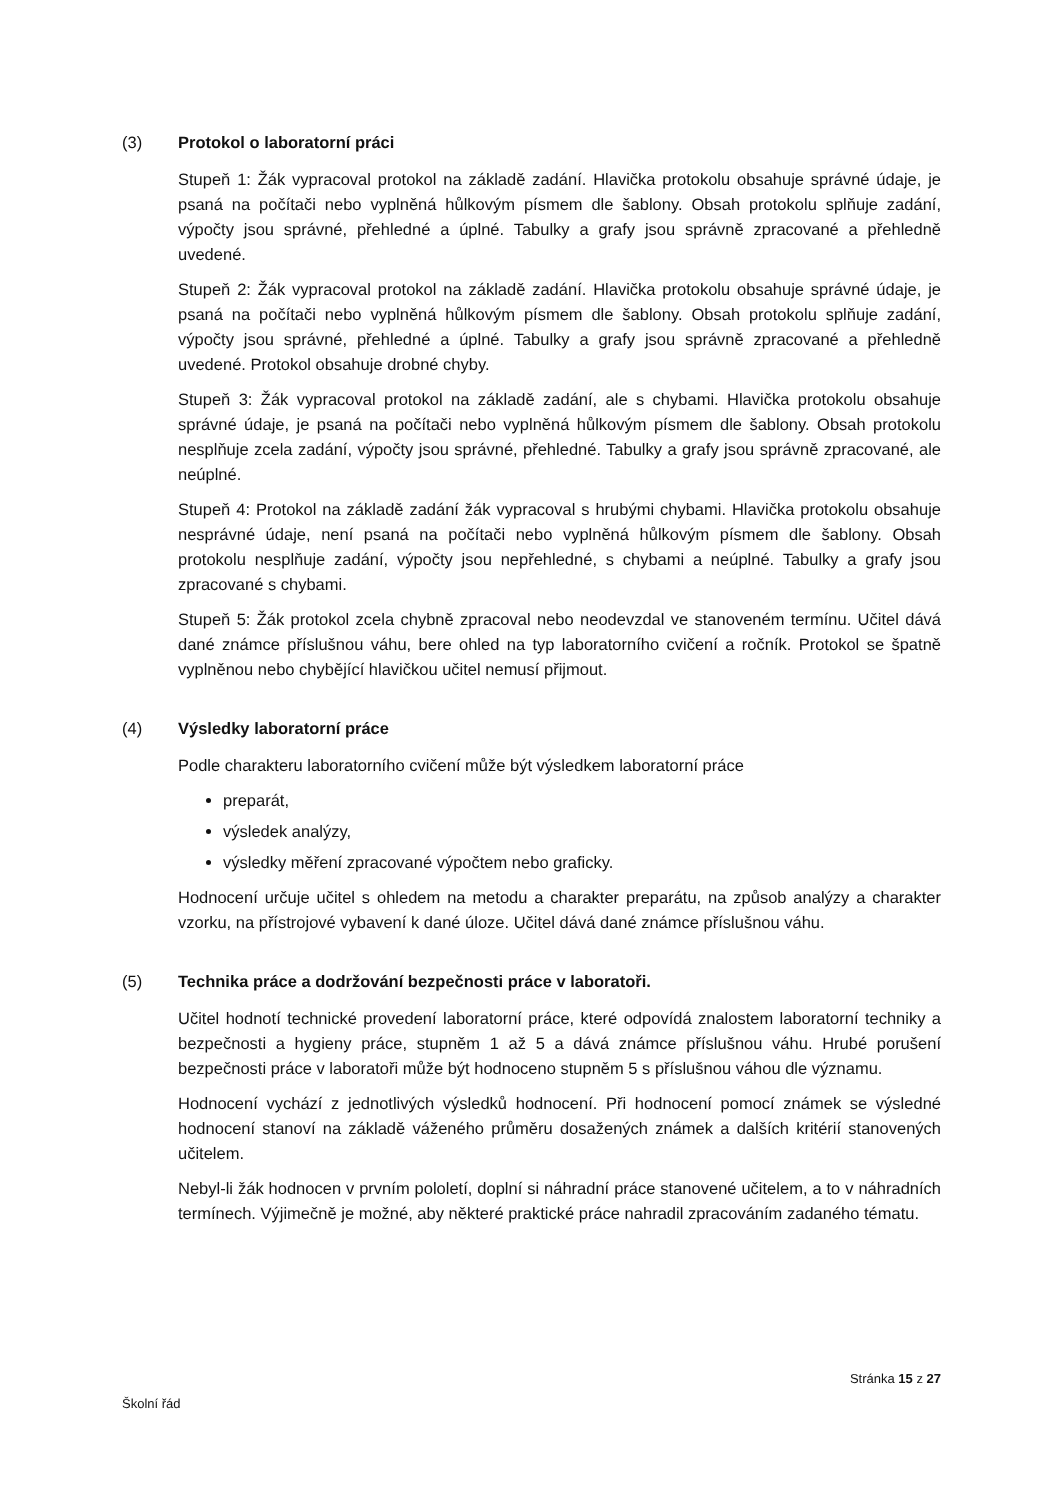(3) Protokol o laboratorní práci
Stupeň 1: Žák vypracoval protokol na základě zadání. Hlavička protokolu obsahuje správné údaje, je psaná na počítači nebo vyplněná hůlkovým písmem dle šablony. Obsah protokolu splňuje zadání, výpočty jsou správné, přehledné a úplné. Tabulky a grafy jsou správně zpracované a přehledně uvedené.
Stupeň 2: Žák vypracoval protokol na základě zadání. Hlavička protokolu obsahuje správné údaje, je psaná na počítači nebo vyplněná hůlkovým písmem dle šablony. Obsah protokolu splňuje zadání, výpočty jsou správné, přehledné a úplné. Tabulky a grafy jsou správně zpracované a přehledně uvedené. Protokol obsahuje drobné chyby.
Stupeň 3: Žák vypracoval protokol na základě zadání, ale s chybami. Hlavička protokolu obsahuje správné údaje, je psaná na počítači nebo vyplněná hůlkovým písmem dle šablony. Obsah protokolu nesplňuje zcela zadání, výpočty jsou správné, přehledné. Tabulky a grafy jsou správně zpracované, ale neúplné.
Stupeň 4: Protokol na základě zadání žák vypracoval s hrubými chybami. Hlavička protokolu obsahuje nesprávné údaje, není psaná na počítači nebo vyplněná hůlkovým písmem dle šablony. Obsah protokolu nesplňuje zadání, výpočty jsou nepřehledné, s chybami a neúplné. Tabulky a grafy jsou zpracované s chybami.
Stupeň 5: Žák protokol zcela chybně zpracoval nebo neodevzdal ve stanoveném termínu. Učitel dává dané známce příslušnou váhu, bere ohled na typ laboratorního cvičení a ročník. Protokol se špatně vyplněnou nebo chybějící hlavičkou učitel nemusí přijmout.
(4) Výsledky laboratorní práce
Podle charakteru laboratorního cvičení může být výsledkem laboratorní práce
preparát,
výsledek analýzy,
výsledky měření zpracované výpočtem nebo graficky.
Hodnocení určuje učitel s ohledem na metodu a charakter preparátu, na způsob analýzy a charakter vzorku, na přístrojové vybavení k dané úloze. Učitel dává dané známce příslušnou váhu.
(5) Technika práce a dodržování bezpečnosti práce v laboratoři.
Učitel hodnotí technické provedení laboratorní práce, které odpovídá znalostem laboratorní techniky a bezpečnosti a hygieny práce, stupněm 1 až 5 a dává známce příslušnou váhu. Hrubé porušení bezpečnosti práce v laboratoři může být hodnoceno stupněm 5 s příslušnou váhou dle významu.
Hodnocení vychází z jednotlivých výsledků hodnocení. Při hodnocení pomocí známek se výsledné hodnocení stanoví na základě váženého průměru dosažených známek a dalších kritérií stanovených učitelem.
Nebyl-li žák hodnocen v prvním pololetí, doplní si náhradní práce stanovené učitelem, a to v náhradních termínech. Výjimečně je možné, aby některé praktické práce nahradil zpracováním zadaného tématu.
Stránka 15 z 27
Školní řád